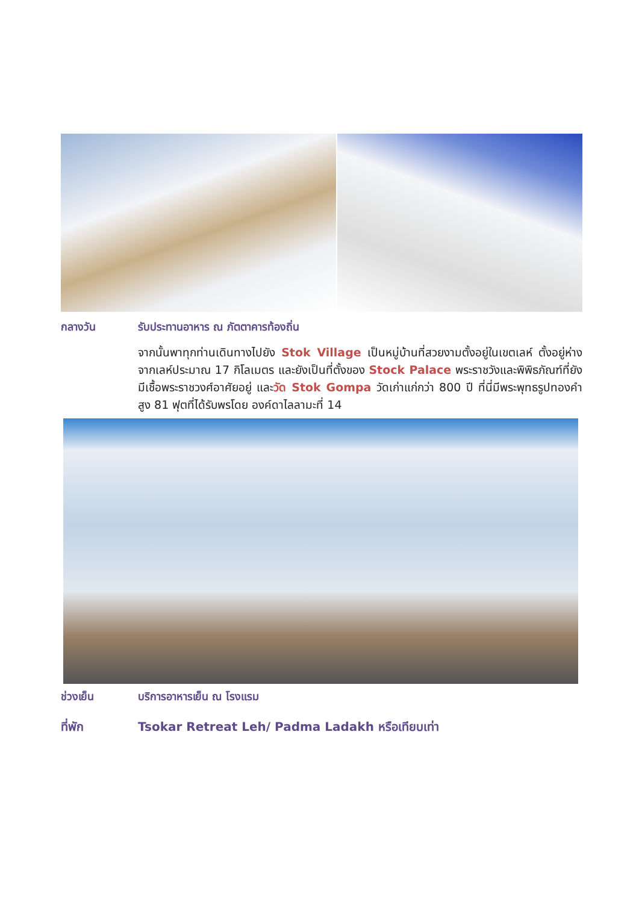กลางวัน รับประทานอาหาร ณ ภัตตาคารท้องถิ่น
จากนั้นพาทุกท่านเดินทางไปยัง Stok Village เป็นหมู่บ้านที่สวยงามตั้งอยู่ในเขตเลห์ ตั้งอยู่ห่างจากเลห์ประมาณ 17 กิโลเมตร และยังเป็นที่ตั้งของ Stock Palace พระราชวังและพิพิธภัณฑ์ที่ยังมีเชื้อพระราชวงศ์อาศัยอยู่ และวัด Stok Gompa วัดเก่าแก่กว่า 800 ปี ที่นี่มีพระพุทธรูปทองคำสูง 81 ฟุตที่ได้รับพรโดย องค์ดาไลลามะที่ 14
ช่วงเย็น บริการอาหารเย็น ณ โรงแรม
ที่พัก Tsokar Retreat Leh/ Padma Ladakh หรือเทียบเท่า